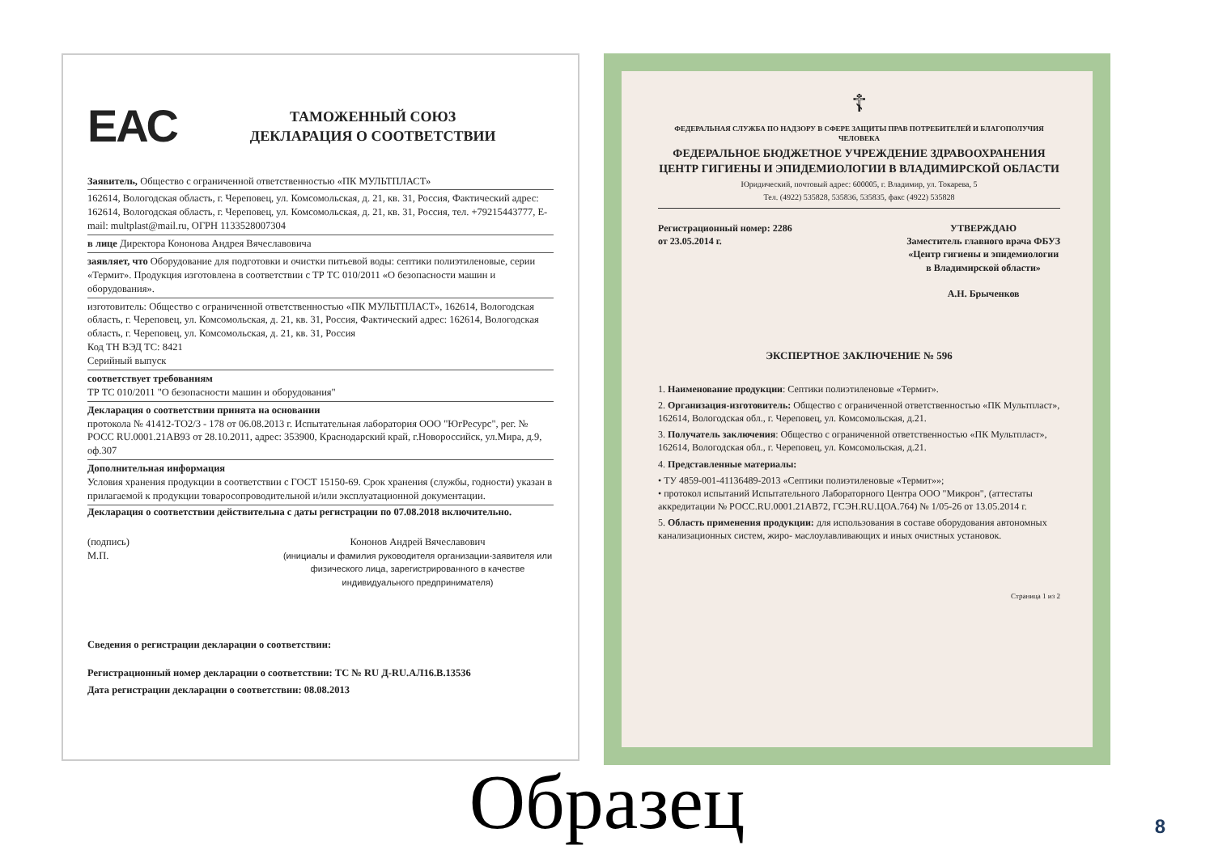ЕАС
ТАМОЖЕННЫЙ СОЮЗ
ДЕКЛАРАЦИЯ О СООТВЕТСТВИИ
Заявитель, Общество с ограниченной ответственностью «ПК МУЛЬТПЛАСТ»
162614, Вологодская область, г. Череповец, ул. Комсомольская, д. 21, кв. 31, Россия, Фактический адрес: 162614, Вологодская область, г. Череповец, ул. Комсомольская, д. 21, кв. 31, Россия, тел. +79215443777, E-mail: multplast@mail.ru, ОГРН 1133528007304
в лице Директора Кононова Андрея Вячеславовича
заявляет, что Оборудование для подготовки и очистки питьевой воды: септики полиэтиленовые, серии «Термит». Продукция изготовлена в соответствии с ТР ТС 010/2011 «О безопасности машин и оборудования».
изготовитель: Общество с ограниченной ответственностью «ПК МУЛЬТПЛАСТ», 162614, Вологодская область, г. Череповец, ул. Комсомольская, д. 21, кв. 31, Россия, Фактический адрес: 162614, Вологодская область, г. Череповец, ул. Комсомольская, д. 21, кв. 31, Россия
Код ТН ВЭД ТС: 8421
Серийный выпуск
соответствует требованиям
ТР ТС 010/2011 "О безопасности машин и оборудования"
Декларация о соответствии принята на основании
протокола № 41412-ТО2/3 - 178 от 06.08.2013 г. Испытательная лаборатория ООО "ЮгРесурс", рег. № РОСС RU.0001.21АВ93 от 28.10.2011, адрес: 353900, Краснодарский край, г.Новороссийск, ул.Мира, д.9, оф.307
Дополнительная информация
Условия хранения продукции в соответствии с ГОСТ 15150-69. Срок хранения (службы, годности) указан в прилагаемой к продукции товаросопроводительной и/или эксплуатационной документации.
Декларация о соответствии действительна с даты регистрации по 07.08.2018 включительно.
(подпись)
М.П.
Кононов Андрей Вячеславович
(инициалы и фамилия руководителя организации-заявителя или физического лица, зарегистрированного в качестве индивидуального предпринимателя)
Сведения о регистрации декларации о соответствии:
Регистрационный номер декларации о соответствии: ТС № RU Д-RU.АЛ16.В.13536
Дата регистрации декларации о соответствии: 08.08.2013
☦
ФЕДЕРАЛЬНАЯ СЛУЖБА ПО НАДЗОРУ В СФЕРЕ ЗАЩИТЫ ПРАВ ПОТРЕБИТЕЛЕЙ И БЛАГОПОЛУЧИЯ ЧЕЛОВЕКА
ФЕДЕРАЛЬНОЕ БЮДЖЕТНОЕ УЧРЕЖДЕНИЕ ЗДРАВООХРАНЕНИЯ
ЦЕНТР ГИГИЕНЫ И ЭПИДЕМИОЛОГИИ В ВЛАДИМИРСКОЙ ОБЛАСТИ
Юридический, почтовый адрес: 600005, г. Владимир, ул. Токарева, 5
Тел. (4922) 535828, 535836, 535835, факс (4922) 535828
Регистрационный номер: 2286
от 23.05.2014 г. УТВЕРЖДАЮ
Заместитель главного врача ФБУЗ
«Центр гигиены и эпидемиологии
в Владимирской области»
А.Н. Брыченков
ЭКСПЕРТНОЕ ЗАКЛЮЧЕНИЕ № 596
1. Наименование продукции: Септики полиэтиленовые «Термит».
2. Организация-изготовитель: Общество с ограниченной ответственностью «ПК Мультпласт», 162614, Вологодская обл., г. Череповец, ул. Комсомольская, д.21.
3. Получатель заключения: Общество с ограниченной ответственностью «ПК Мультпласт», 162614, Вологодская обл., г. Череповец, ул. Комсомольская, д.21.
4. Представленные материалы:
• ТУ 4859-001-41136489-2013 «Септики полиэтиленовые «Термит»»;
• протокол испытаний Испытательного Лабораторного Центра ООО "Микрон", (аттестаты аккредитации № РОСС.RU.0001.21АВ72, ГСЭН.RU.ЦОА.764) № 1/05-26 от 13.05.2014 г.
5. Область применения продукции: для использования в составе оборудования автономных канализационных систем, жиро- маслоулавливающих и иных очистных установок.
Страница 1 из 2
Образец
8